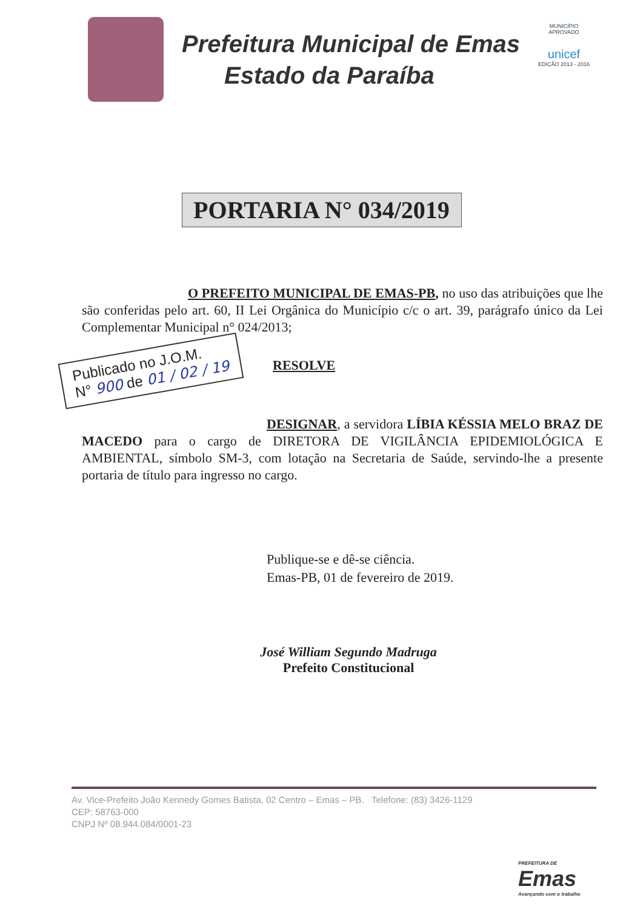Prefeitura Municipal de Emas
Estado da Paraíba
MUNICÍPIO APROVADO
unicef
EDIÇÃO 2013 - 2016
PORTARIA N° 034/2019
O PREFEITO MUNICIPAL DE EMAS-PB, no uso das atribuições que lhe são conferidas pelo art. 60, II Lei Orgânica do Município c/c o art. 39, parágrafo único da Lei Complementar Municipal n° 024/2013;
Publicado no J.O.M.
N° 900 de 01 / 02 / 19
RESOLVE
DESIGNAR, a servidora LÍBIA KÉSSIA MELO BRAZ DE MACEDO para o cargo de DIRETORA DE VIGILÂNCIA EPIDEMIOLÓGICA E AMBIENTAL, símbolo SM-3, com lotação na Secretaria de Saúde, servindo-lhe a presente portaria de título para ingresso no cargo.
Publique-se e dê-se ciência.
Emas-PB, 01 de fevereiro de 2019.
José William Segundo Madruga
Prefeito Constitucional
Av. Vice-Prefeito João Kennedy Gomes Batista, 02 Centro – Emas – PB. Telefone: (83) 3426-1129
CEP: 58763-000
CNPJ Nº 08.944.084/0001-23
PREFEITURA DE
Emas
Avançando com o trabalho